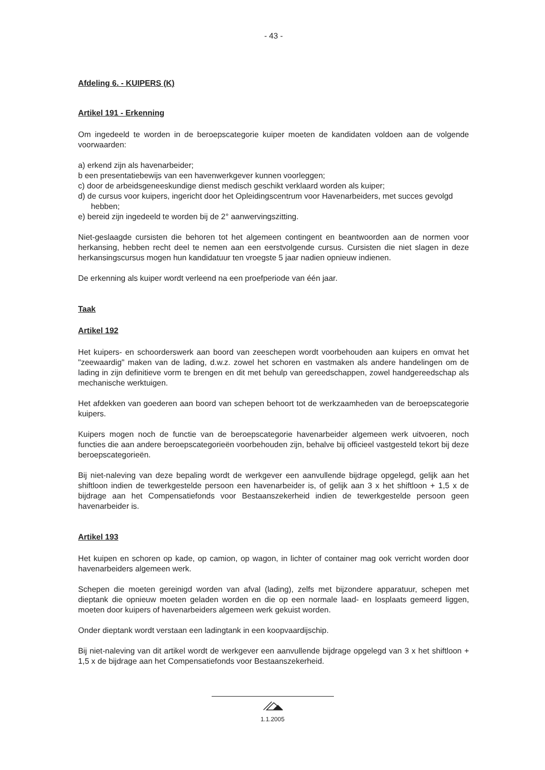- 43 -
Afdeling 6. - KUIPERS (K)
Artikel 191 - Erkenning
Om ingedeeld te worden in de beroepscategorie kuiper moeten de kandidaten voldoen aan de volgende voorwaarden:
a) erkend zijn als havenarbeider;
b een presentatiebewijs van een havenwerkgever kunnen voorleggen;
c) door de arbeidsgeneeskundige dienst medisch geschikt verklaard worden als kuiper;
d) de cursus voor kuipers, ingericht door het Opleidingscentrum voor Havenarbeiders, met succes gevolgd hebben;
e) bereid zijn ingedeeld te worden bij de 2° aanwervingszitting.
Niet-geslaagde cursisten die behoren tot het algemeen contingent en beantwoorden aan de normen voor herkansing, hebben recht deel te nemen aan een eerstvolgende cursus. Cursisten die niet slagen in deze herkansingscursus mogen hun kandidatuur ten vroegste 5 jaar nadien opnieuw indienen.
De erkenning als kuiper wordt verleend na een proefperiode van één jaar.
Taak
Artikel 192
Het kuipers- en schoorderswerk aan boord van zeeschepen wordt voorbehouden aan kuipers en omvat het "zeewaardig" maken van de lading, d.w.z. zowel het schoren en vastmaken als andere handelingen om de lading in zijn definitieve vorm te brengen en dit met behulp van gereedschappen, zowel handgereedschap als mechanische werktuigen.
Het afdekken van goederen aan boord van schepen behoort tot de werkzaamheden van de beroepscategorie kuipers.
Kuipers mogen noch de functie van de beroepscategorie havenarbeider algemeen werk uitvoeren, noch functies die aan andere beroepscategorieën voorbehouden zijn, behalve bij officieel vastgesteld tekort bij deze beroepscategorieën.
Bij niet-naleving van deze bepaling wordt de werkgever een aanvullende bijdrage opgelegd, gelijk aan het shiftloon indien de tewerkgestelde persoon een havenarbeider is, of gelijk aan 3 x het shiftloon + 1,5 x de bijdrage aan het Compensatiefonds voor Bestaanszekerheid indien de tewerkgestelde persoon geen havenarbeider is.
Artikel 193
Het kuipen en schoren op kade, op camion, op wagon, in lichter of container mag ook verricht worden door havenarbeiders algemeen werk.
Schepen die moeten gereinigd worden van afval (lading), zelfs met bijzondere apparatuur, schepen met dieptank die opnieuw moeten geladen worden en die op een normale laad- en losplaats gemeerd liggen, moeten door kuipers of havenarbeiders algemeen werk gekuist worden.
Onder dieptank wordt verstaan een ladingtank in een koopvaardijschip.
Bij niet-naleving van dit artikel wordt de werkgever een aanvullende bijdrage opgelegd van 3 x het shiftloon + 1,5 x de bijdrage aan het Compensatiefonds voor Bestaanszekerheid.
1.1.2005